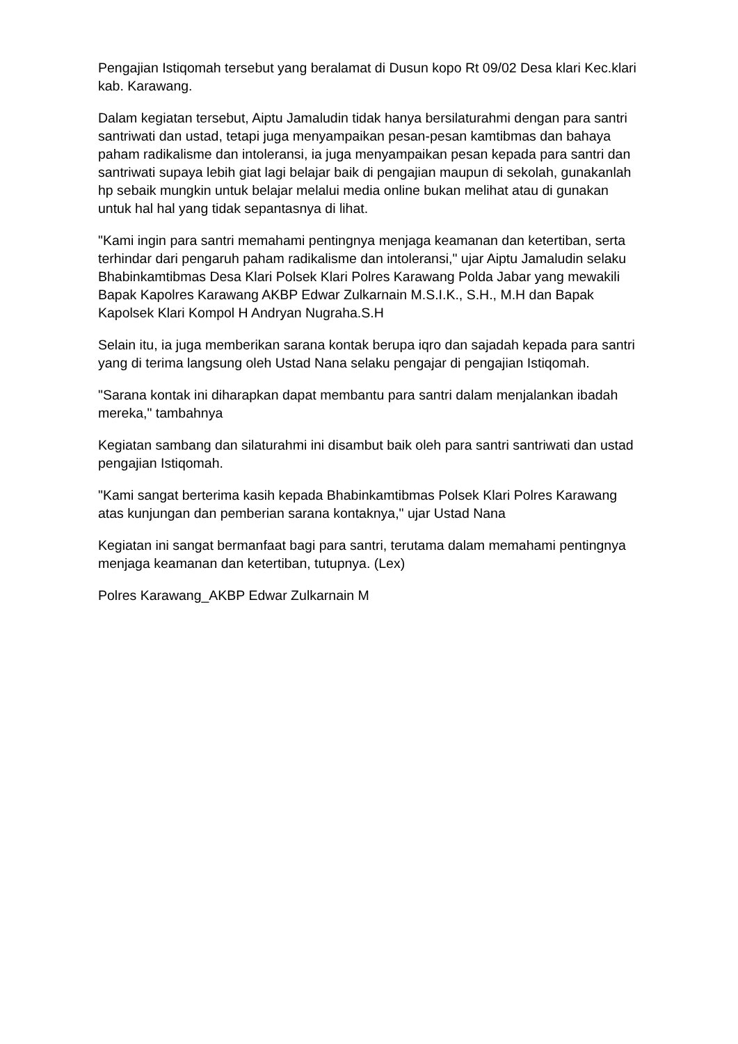Pengajian Istiqomah tersebut yang beralamat di Dusun kopo Rt 09/02 Desa klari Kec.klari kab. Karawang.
Dalam kegiatan tersebut, Aiptu Jamaludin tidak hanya bersilaturahmi dengan para santri santriwati dan ustad, tetapi juga menyampaikan pesan-pesan kamtibmas dan bahaya paham radikalisme dan intoleransi, ia juga menyampaikan pesan kepada para santri dan santriwati supaya lebih giat lagi belajar baik di pengajian maupun di sekolah, gunakanlah hp sebaik mungkin untuk belajar melalui media online bukan melihat atau di gunakan untuk hal hal yang tidak sepantasnya di lihat.
"Kami ingin para santri memahami pentingnya menjaga keamanan dan ketertiban, serta terhindar dari pengaruh paham radikalisme dan intoleransi," ujar Aiptu Jamaludin selaku Bhabinkamtibmas Desa Klari Polsek Klari Polres Karawang Polda Jabar yang mewakili Bapak Kapolres Karawang AKBP Edwar Zulkarnain M.S.I.K., S.H., M.H dan Bapak Kapolsek Klari Kompol H Andryan Nugraha.S.H
Selain itu, ia juga memberikan sarana kontak berupa iqro dan sajadah kepada para santri yang di terima langsung oleh Ustad Nana selaku pengajar di pengajian Istiqomah.
"Sarana kontak ini diharapkan dapat membantu para santri dalam menjalankan ibadah mereka," tambahnya
Kegiatan sambang dan silaturahmi ini disambut baik oleh para santri santriwati dan ustad pengajian Istiqomah.
"Kami sangat berterima kasih kepada Bhabinkamtibmas Polsek Klari Polres Karawang atas kunjungan dan pemberian sarana kontaknya," ujar Ustad Nana
Kegiatan ini sangat bermanfaat bagi para santri, terutama dalam memahami pentingnya menjaga keamanan dan ketertiban, tutupnya. (Lex)
Polres Karawang_AKBP Edwar Zulkarnain M